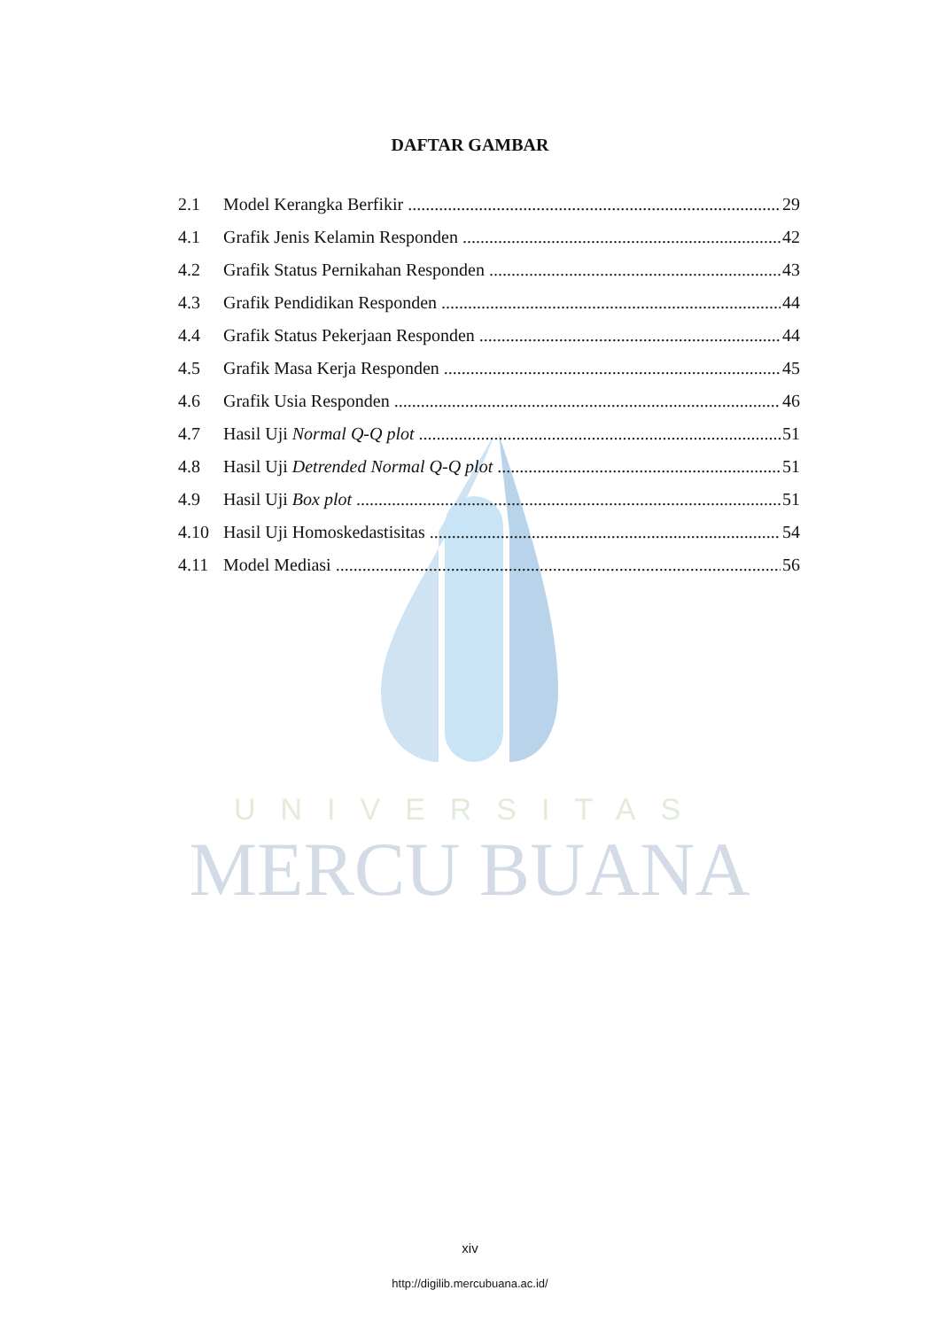UNIVERSITAS
MERCU BUANA
DAFTAR GAMBAR
2.1 Model Kerangka Berfikir 29
4.1 Grafik Jenis Kelamin Responden 42
4.2 Grafik Status Pernikahan Responden 43
4.3 Grafik Pendidikan Responden 44
4.4 Grafik Status Pekerjaan Responden 44
4.5 Grafik Masa Kerja Responden 45
4.6 Grafik Usia Responden 46
4.7 Hasil Uji Normal Q-Q plot 51
4.8 Hasil Uji Detrended Normal Q-Q plot 51
4.9 Hasil Uji Box plot 51
4.10 Hasil Uji Homoskedastisitas 54
4.11 Model Mediasi 56
xiv
http://digilib.mercubuana.ac.id/